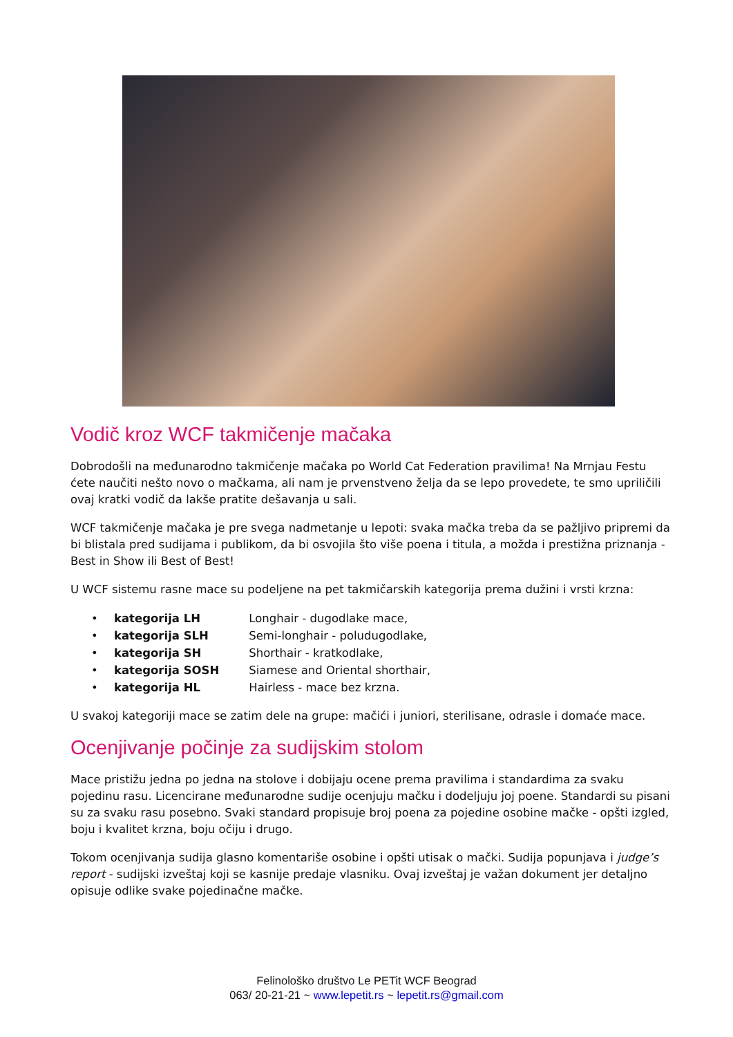Vodič kroz WCF takmičenje mačaka
Dobrodošli na međunarodno takmičenje mačaka po World Cat Federation pravilima! Na Mrnjau Festu ćete naučiti nešto novo o mačkama, ali nam je prvenstveno želja da se lepo provedete, te smo upriličili ovaj kratki vodič da lakše pratite dešavanja u sali.
WCF takmičenje mačaka je pre svega nadmetanje u lepoti: svaka mačka treba da se pažljivo pripremi da bi blistala pred sudijama i publikom, da bi osvojila što više poena i titula, a možda i prestižna priznanja - Best in Show ili Best of Best!
U WCF sistemu rasne mace su podeljene na pet takmičarskih kategorija prema dužini i vrsti krzna:
• kategorija LH Longhair - dugodlake mace,
• kategorija SLH Semi-longhair - poludugodlake,
• kategorija SH Shorthair - kratkodlake,
• kategorija SOSH Siamese and Oriental shorthair,
• kategorija HL Hairless - mace bez krzna.
U svakoj kategoriji mace se zatim dele na grupe: mačići i juniori, sterilisane, odrasle i domaće mace.
Ocenjivanje počinje za sudijskim stolom
Mace pristižu jedna po jedna na stolove i dobijaju ocene prema pravilima i standardima za svaku pojedinu rasu. Licencirane međunarodne sudije ocenjuju mačku i dodeljuju joj poene. Standardi su pisani su za svaku rasu posebno. Svaki standard propisuje broj poena za pojedine osobine mačke - opšti izgled, boju i kvalitet krzna, boju očiju i drugo.
Tokom ocenjivanja sudija glasno komentariše osobine i opšti utisak o mački. Sudija popunjava i judge’s report - sudijski izveštaj koji se kasnije predaje vlasniku. Ovaj izveštaj je važan dokument jer detaljno opisuje odlike svake pojedinačne mačke.
Felinološko društvo Le PETit WCF Beograd
063/ 20-21-21 ~ www.lepetit.rs ~ lepetit.rs@gmail.com